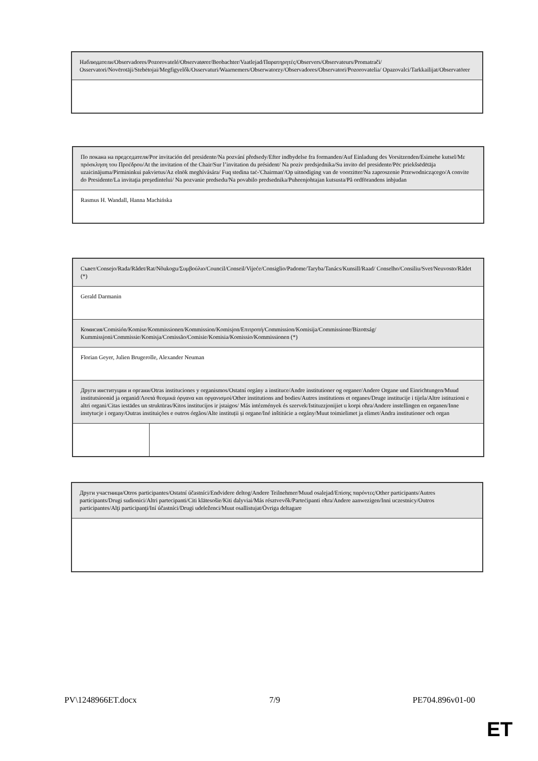| Наблюдатели/Observadores/Pozorovatelé/Observatører/Beobachter/Vaatlejad/Παρατηρητές/Observers/Observateurs/Promatrači/ Osservatori/Novērotāji/Stebėtojai/Megfigyelők/Osservaturi/Waarnemers/Obserwatorzy/Observadores/Observatori/Pozorovatelia/ Opazovalci/Tarkkailijat/Observatörer |
| По покана на председателя/Por invitación del presidente/Na pozvání předsedy/Efter indbydelse fra formanden/Auf Einladung des Vorsitzenden/Esimehe kutsel/Με πρόσκληση του Προέδρου/At the invitation of the Chair/Sur l’invitation du président/ Na poziv predsjednika/Su invito del presidente/Pēc priekšsēdētāja uzaicinājuma/Pirmininkui pakvietus/Az elnök meghívására/ Fuq stedina taċ-'Chairman'/Op uitnodiging van de voorzitter/Na zaproszenie Przewodniczącego/A convite do Presidente/La invitaţia preşedintelui/ Na pozvanie predsedu/Na povabilo predsednika/Puheenjohtajan kutsusta/På ordförandens inbjudan |
| Rasmus H. Wandall, Hanna Machińska |
| Съвет/Consejo/Rada/Rådet/Rat/Nõukogu/Συμβούλιο/Council/Conseil/Vijeće/Consiglio/Padome/Taryba/Tanács/Kunsill/Raad/ Conselho/Consiliu/Svet/Neuvosto/Rådet (*) | |
| Gerald Darmanin | |
| Комисия/Comisión/Komise/Kommissionen/Kommission/Komisjon/Επιτροπή/Commission/Komisija/Commissione/Bizottság/ Kummissjoni/Commissie/Komisja/Comissão/Comisie/Komisia/Komissio/Kommissionen (*) | |
| Florian Geyer, Julien Brugerolle, Alexander Neuman | |
| Други институции и органи/Otras instituciones y organismos/Ostatní orgány a instituce/Andre institutioner og organer/Andere Organe und Einrichtungen/Muud institutsioonid ja organid/Λοιπά θεσμικά όργανα και οργανισμοί/Other institutions and bodies/Autres institutions et organes/Druge institucije i tijela/Altre istituzioni e altri organi/Citas iestādes un struktūras/Kitos institucijos ir įstaigos/ Más intézmények és szervek/Istituzzjonijiet u korpi oħra/Andere instellingen en organen/Inne instytucje i organy/Outras instituições e outros órgãos/Alte instituții și organe/Iné inštitúcie a orgány/Muut toimielimet ja elimet/Andra institutioner och organ | |
| Други участници/Otros participantes/Ostatní účastníci/Endvidere deltog/Andere Teilnehmer/Muud osalejad/Επίσης παρόντες/Other participants/Autres participants/Drugi sudionici/Altri partecipanti/Citi klātesošie/Kiti dalyviai/Más résztvevők/Parteċipanti oħra/Andere aanwezigen/Inni uczestnicy/Outros participantes/Alţi participanţi/Iní účastníci/Drugi udeleženci/Muut osallistujat/Övriga deltagare |
PV\1248966ET.docx 7/9 PE704.896v01-00
ET